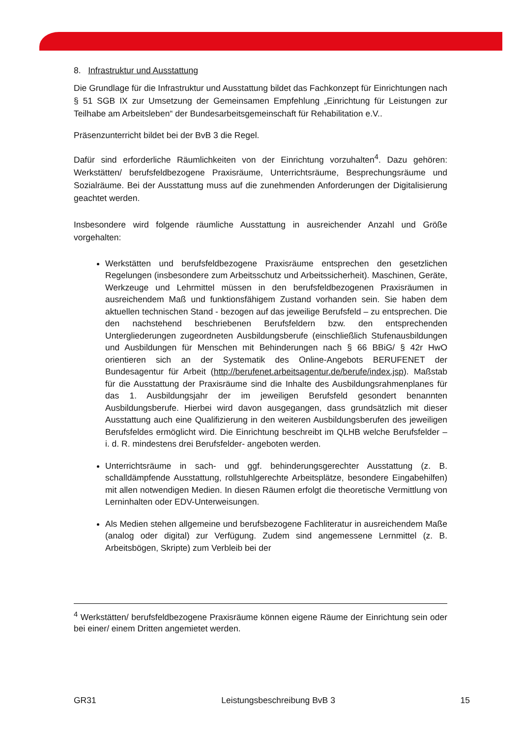8. Infrastruktur und Ausstattung
Die Grundlage für die Infrastruktur und Ausstattung bildet das Fachkonzept für Einrichtungen nach § 51 SGB IX zur Umsetzung der Gemeinsamen Empfehlung „Einrichtung für Leistungen zur Teilhabe am Arbeitsleben“ der Bundesarbeitsgemeinschaft für Rehabilitation e.V..
Präsenzunterricht bildet bei der BvB 3 die Regel.
Dafür sind erforderliche Räumlichkeiten von der Einrichtung vorzuhalten<sup>4</sup>. Dazu gehören: Werkstätten/ berufsfeldbezogene Praxisräume, Unterrichtsräume, Besprechungsräume und Sozialräume. Bei der Ausstattung muss auf die zunehmenden Anforderungen der Digitalisierung geachtet werden.
Insbesondere wird folgende räumliche Ausstattung in ausreichender Anzahl und Größe vorgehalten:
Werkstätten und berufsfeldbezogene Praxisräume entsprechen den gesetzlichen Regelungen (insbesondere zum Arbeitsschutz und Arbeitssicherheit). Maschinen, Geräte, Werkzeuge und Lehrmittel müssen in den berufsfeldbezogenen Praxisräumen in ausreichendem Maß und funktionsfähigem Zustand vorhanden sein. Sie haben dem aktuellen technischen Stand - bezogen auf das jeweilige Berufsfeld – zu entsprechen. Die den nachstehend beschriebenen Berufsfeldern bzw. den entsprechenden Untergliederungen zugeordneten Ausbildungsberufe (einschließlich Stufenausbildungen und Ausbildungen für Menschen mit Behinderungen nach § 66 BBiG/ § 42r HwO orientieren sich an der Systematik des Online-Angebots BERUFENET der Bundesagentur für Arbeit (http://berufenet.arbeitsagentur.de/berufe/index.jsp). Maßstab für die Ausstattung der Praxisräume sind die Inhalte des Ausbildungsrahmenplanes für das 1. Ausbildungsjahr der im jeweiligen Berufsfeld gesondert benannten Ausbildungsberufe. Hierbei wird davon ausgegangen, dass grundsätzlich mit dieser Ausstattung auch eine Qualifizierung in den weiteren Ausbildungsberufen des jeweiligen Berufsfeldes ermöglicht wird. Die Einrichtung beschreibt im QLHB welche Berufsfelder – i. d. R. mindestens drei Berufsfelder- angeboten werden.
Unterrichtsräume in sach- und ggf. behinderungsgerechter Ausstattung (z. B. schalldämpfende Ausstattung, rollstuhlgerechte Arbeitsplätze, besondere Eingabehilfen) mit allen notwendigen Medien. In diesen Räumen erfolgt die theoretische Vermittlung von Lerninhalten oder EDV-Unterweisungen.
Als Medien stehen allgemeine und berufsbezogene Fachliteratur in ausreichendem Maße (analog oder digital) zur Verfügung. Zudem sind angemessene Lernmittel (z. B. Arbeitsbögen, Skripte) zum Verbleib bei der
<sup>4</sup> Werkstätten/ berufsfeldbezogene Praxisräume können eigene Räume der Einrichtung sein oder bei einer/ einem Dritten angemietet werden.
GR31 Leistungsbeschreibung BvB 3 15